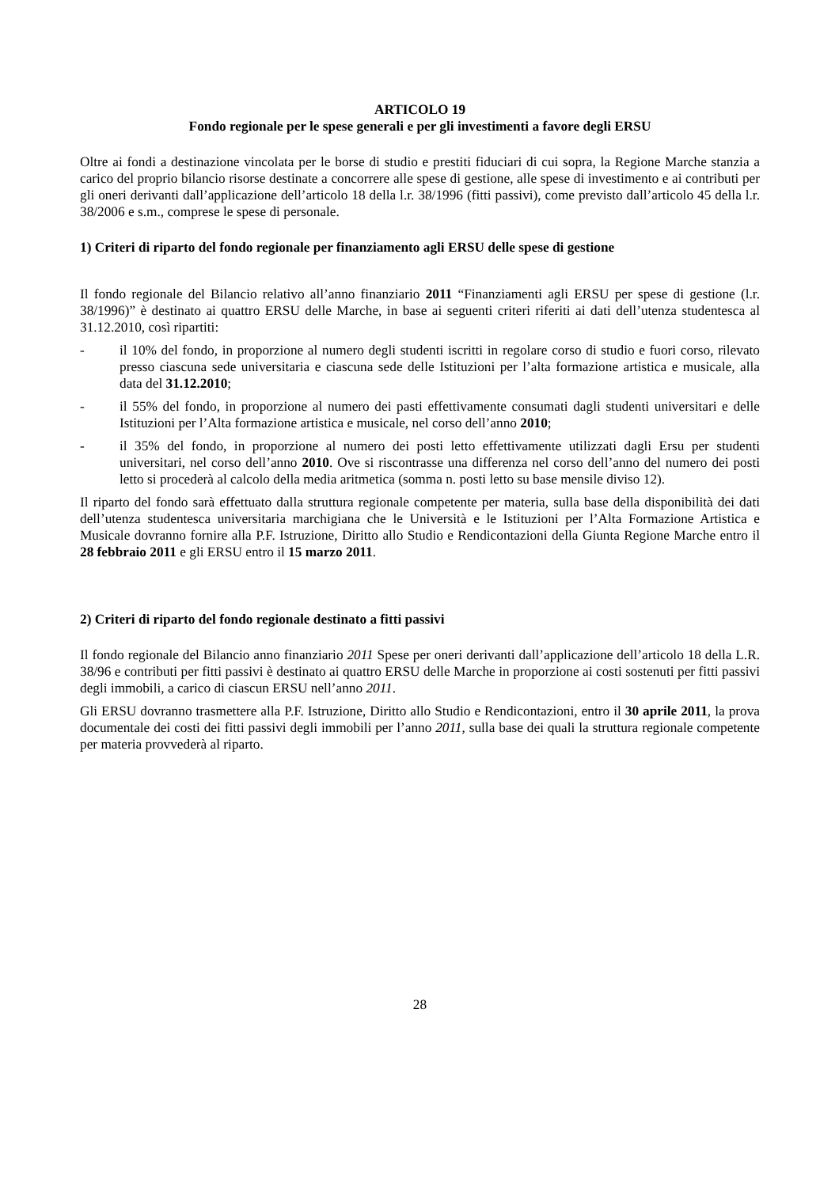ARTICOLO 19
Fondo regionale per le spese generali e per gli investimenti a favore degli ERSU
Oltre ai fondi a destinazione vincolata per le borse di studio e prestiti fiduciari di cui sopra, la Regione Marche stanzia a carico del proprio bilancio risorse destinate a concorrere alle spese di gestione, alle spese di investimento e ai contributi per gli oneri derivanti dall’applicazione dell’articolo 18 della l.r. 38/1996 (fitti passivi), come previsto dall’articolo 45 della l.r. 38/2006 e s.m., comprese le spese di personale.
1) Criteri di riparto del fondo regionale per finanziamento agli ERSU delle spese di gestione
Il fondo regionale del Bilancio relativo all’anno finanziario 2011 “Finanziamenti agli ERSU per spese di gestione (l.r. 38/1996)” è destinato ai quattro ERSU delle Marche, in base ai seguenti criteri riferiti ai dati dell’utenza studentesca al 31.12.2010, così ripartiti:
- il 10% del fondo, in proporzione al numero degli studenti iscritti in regolare corso di studio e fuori corso, rilevato presso ciascuna sede universitaria e ciascuna sede delle Istituzioni per l’alta formazione artistica e musicale, alla data del 31.12.2010;
- il 55% del fondo, in proporzione al numero dei pasti effettivamente consumati dagli studenti universitari e delle Istituzioni per l’Alta formazione artistica e musicale, nel corso dell’anno 2010;
- il 35% del fondo, in proporzione al numero dei posti letto effettivamente utilizzati dagli Ersu per studenti universitari, nel corso dell’anno 2010. Ove si riscontrasse una differenza nel corso dell’anno del numero dei posti letto si procederà al calcolo della media aritmetica (somma n. posti letto su base mensile diviso 12).
Il riparto del fondo sarà effettuato dalla struttura regionale competente per materia, sulla base della disponibilità dei dati dell’utenza studentesca universitaria marchigiana che le Università e le Istituzioni per l’Alta Formazione Artistica e Musicale dovranno fornire alla P.F. Istruzione, Diritto allo Studio e Rendicontazioni della Giunta Regione Marche entro il 28 febbraio 2011 e gli ERSU entro il 15 marzo 2011.
2) Criteri di riparto del fondo regionale destinato a fitti passivi
Il fondo regionale del Bilancio anno finanziario 2011 Spese per oneri derivanti dall’applicazione dell’articolo 18 della L.R. 38/96 e contributi per fitti passivi è destinato ai quattro ERSU delle Marche in proporzione ai costi sostenuti per fitti passivi degli immobili, a carico di ciascun ERSU nell’anno 2011.
Gli ERSU dovranno trasmettere alla P.F. Istruzione, Diritto allo Studio e Rendicontazioni, entro il 30 aprile 2011, la prova documentale dei costi dei fitti passivi degli immobili per l’anno 2011, sulla base dei quali la struttura regionale competente per materia provvederà al riparto.
28